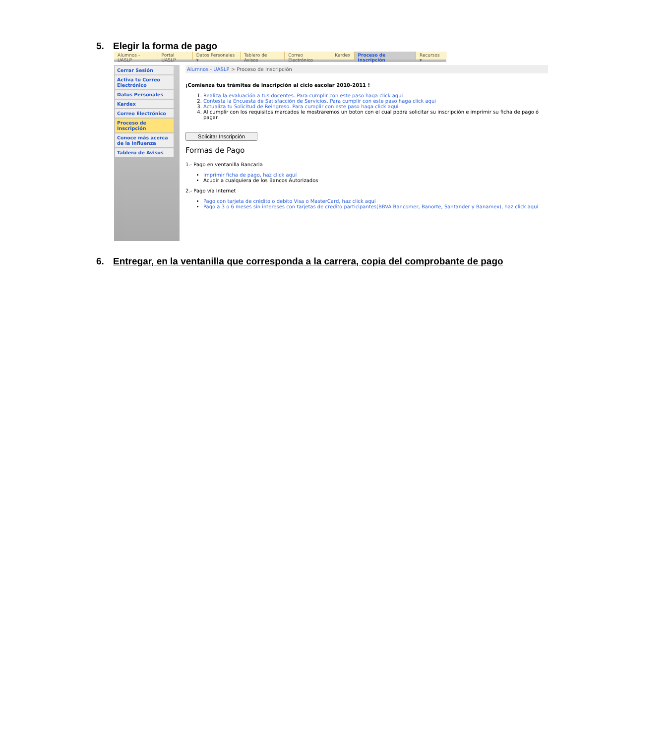5. Elegir la forma de pago
Alumnos - UASLP Portal UASLP Datos Personales ▾ Tablero de Avisos Correo Electrónico Kardex Proceso de Inscripción Recursos ▾
Cerrar Sesión
Activa tu Correo Electrónico
Datos Personales
Kardex
Correo Electrónico
Proceso de Inscripción
Conoce más acerca de la Influenza
Tablero de Avisos
Alumnos - UASLP > Proceso de Inscripción
¡Comienza tus trámites de inscripción al ciclo escolar 2010-2011 !
1. Realiza la evaluación a tus docentes. Para cumplir con este paso haga click aqui
2. Contesta la Encuesta de Satisfacción de Servicios. Para cumplir con este paso haga click aqui
3. Actualiza tu Solicitud de Reingreso. Para cumplir con este paso haga click aqui
4. Al cumplir con los requisitos marcados le mostraremos un boton con el cual podra solicitar su inscripción e imprimir su ficha de pago ó pagar
Solicitar Inscripción
Formas de Pago
1.- Pago en ventanilla Bancaria
Imprimir ficha de pago, haz click aquí
Acudir a cualquiera de los Bancos Autorizados
2.- Pago vía Internet
Pago con tarjeta de crédito o debito Visa o MasterCard, haz click aquí
Pago a 3 o 6 meses sin intereses con tarjetas de credito participantes(BBVA Bancomer, Banorte, Santander y Banamex), haz click aquí
6. Entregar, en la ventanilla que corresponda a la carrera, copia del comprobante de pago